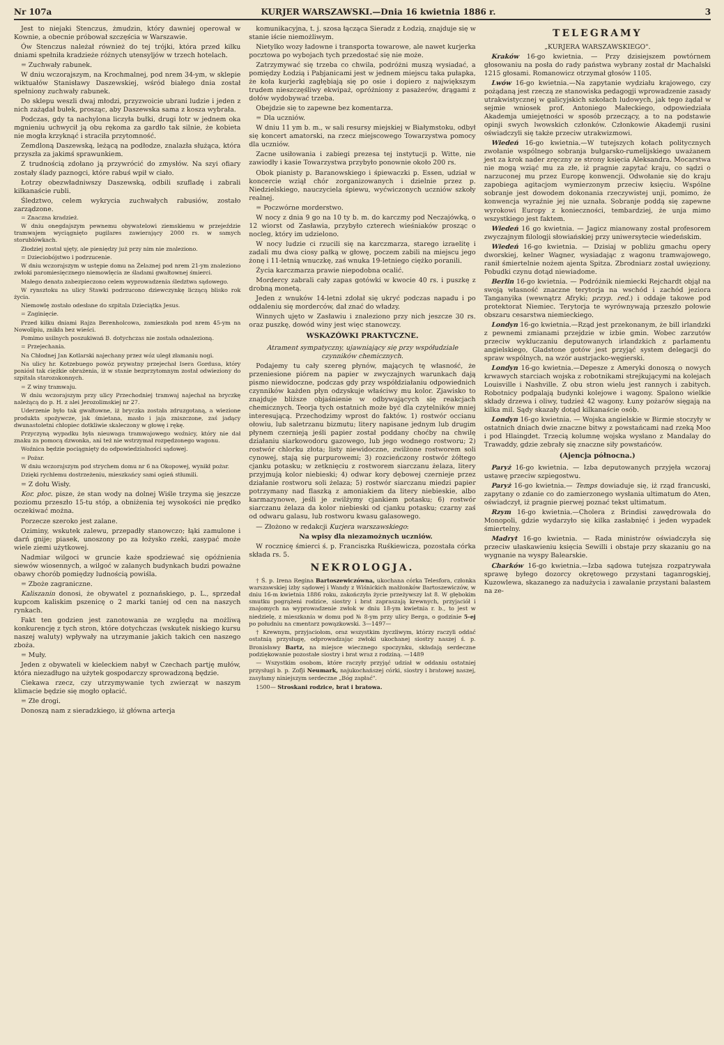Nr 107a KURJER WARSZAWSKI.—Dnia 16 kwietnia 1886 r. 3
Jest to niejaki Stenczus, żmudzin, który dawniej operował w Kownie, a obecnie próbował szczęścia w Warszawie.
Ów Stenczus należał również do tej trójki, która przed kilku dniami spełniła kradzieże różnych utensyljów w trzech hotelach.
= Zuchwały rabunek.
W dniu wczorajszym, na Krochmalnej, pod nrem 34-ym, w sklepie wiktuałów Stanisławy Daszewskiej, wśród białego dnia został spełniony zuchwały rabunek.
Do sklepu weszli dwaj młodzi, przyzwoicie ubrani ludzie i jeden z nich zażądał bułek, prosząc, aby Daszewska sama z kosza wybrała.
Podczas, gdy ta nachylona liczyła bułki, drugi łotr w jednem oka mgnieniu uchwycił ją obu rękoma za gardło tak silnie, że kobieta nie mogła krzyknąć i straciła przytomność.
Zemdloną Daszewską, leżącą na podłodze, znalazła służąca, która przyszła za jakimś sprawunkiem.
Z trudnością zdołano ją przywrócić do zmysłów. Na szyi ofiary zostały ślady paznogci, które rabuś wpił w ciało.
Łotrzy obezwładniwszy Daszewską, odbili szufladę i zabrali kilkanaście rubli.
Śledztwo, celem wykrycia zuchwałych rabusiów, zostało zarządzone.
= Znaczna kradzież.
W dniu onegdajszym pewnemu obywatelowi ziemskiemu w przejeździe tramwajem wyciągnięto pugilares zawierający 2000 rs. w samych storublówkach.
Złodziej został ujęty, ale pieniędzy już przy nim nie znaleziono.
= Dzieciobójstwo i podrzucenie.
W dniu wczorajszym w ustępie domu na Żelaznej pod nrem 21-ym znaleziono zwłoki paromiesięcznego niemowlęcia ze śladami gwałtownej śmierci.
Małego denata zabezpieczono celem wyprowadzenia śledztwa sądowego.
W rynsztoku na ulicy Stawki podrzucono dziewczynkę liczącą blisko rok życia.
Niemowlę zostało odesłane do szpitala Dzieciątka Jesus.
= Zaginięcie.
Przed kilku dniami Rajza Berenholcowa, zamieszkała pod nrem 45-ym na Nowolipiu, znikła bez wieści.
Pomimo usilnych poszukiwań B. dotychczas nie została odnalezioną.
= Przejechania.
Na Chłodnej Jan Kotlarski najechany przez wóz uległ złamaniu nogi.
Na ulicy hr. Kotzebuego powóz prywatny przejechał Isera Gordusa, który poniósł tak ciężkie obrażenia, iż w stanie bezprzytomnym został odwieziony do szpitala starozakonnych.
= Z winy tramwaju.
W dniu wczorajszym przy ulicy Przechodniej tramwaj najechał na bryczkę należącą do p. H. z alei Jerozolimskiej nr 27.
Uderzenie było tak gwałtowne, iż bryczka została zdruzgotaną, a wiezione produkta spożywcze, jak śmietana, masło i jaja zniszczone, zaś jadący dwunastoletni chłopiec dotkliwie skaleczony w głowę i rękę.
Przyczyną wypadku była nieuwaga tramwajowego woźnicy, który nie dał znaku za pomocą dzwonka, ani też nie wstrzymał rozpędzonego wagonu.
Woźnica będzie pociągnięty do odpowiedzialności sądowej.
= Pożar.
W dniu wczorajszym pod strychem domu nr 6 na Okopowej, wynikł pożar.
Dzięki rychłemu dostrzeżeniu, mieszkańcy sami ogień stłumili.
= Z dołu Wisły.
Kor. płoc. pisze, że stan wody na dolnej Wiśle trzyma się jeszcze poziomu przeszło 15-tu stóp, a obniżenia tej wysokości nie prędko oczekiwać można.
Porzecze szeroko jest zalane.
Oziminy, wskutek zalewu, przepadły stanowczo; łąki zamulone i darń gnije; piasek, unoszony po za łożysko rzeki, zasypać może wiele ziemi użytkowej.
Nadmiar wilgoci w gruncie każe spodziewać się opóźnienia siewów wiosennych, a wilgoć w zalanych budynkach budzi poważne obawy chorób pomiędzy ludnością powiśla.
= Zboże zagraniczne.
Kaliszanin donosi, że obywatel z poznańskiego, p. L., sprzedał kupcom kaliskim pszenicę o 2 marki taniej od cen na naszych rynkach.
Fakt ten godzien jest zanotowania ze względu na możliwą konkurencję z tych stron, które dotychczas (wskutek niskiego kursu naszej waluty) wpływały na utrzymanie jakich takich cen naszego zboża.
= Muły.
Jeden z obywateli w kieleckiem nabył w Czechach partję mułów, która niezadługo na użytek gospodarczy sprowadzoną będzie.
Ciekawa rzecz, czy utrzymywanie tych zwierząt w naszym klimacie będzie się mogło opłacić.
= Złe drogi.
Donoszą nam z sieradzkiego, iż główna arterja
komunikacyjna, t. j. szosa łącząca Sieradz z Łodzią, znajduje się w stanie iście niemożliwym.
Nietylko wozy ładowne i transporta towarowe, ale nawet kurjerka pocztowa po wybojach tych przedostać się nie może.
Zatrzymywać się trzeba co chwila, podróżni muszą wysiadać, a pomiędzy Łodzią i Pabjanicami jest w jednem miejscu taka pułapka, że koła kurjerki zagłębiają się po osie i dopiero z największym trudem nieszczęśliwy ekwipaż, opróżniony z pasażerów, drągami z dołów wydobywać trzeba.
Obejdzie się to zapewne bez komentarza.
= Dla uczniów.
W dniu 11 ym b. m., w sali resursy miejskiej w Białymstoku, odbył się koncert amatorski, na rzecz miejscowego Towarzystwa pomocy dla uczniów.
Zacne usiłowania i zabiegi prezesa tej instytucji p. Witte, nie zawiodły i kasie Towarzystwa przybyło ponownie około 200 rs.
Obok pianisty p. Baranowskiego i śpiewaczki p. Essen, udział w koncercie wziął chór zorganizowanych i dzielnie przez p. Niedzielskiego, nauczyciela śpiewu, wyćwiczonych uczniów szkoły realnej.
= Poczwórne morderstwo.
W nocy z dnia 9 go na 10 ty b. m. do karczmy pod Neczajówką, o 12 wiorst od Zasławia, przybyło czterech wieśniaków prosząc o nocleg, który im udzielono.
W nocy ludzie ci rzucili się na karczmarza, starego izraelitę i zadali mu dwa ciosy pałką w głowę, poczem zabili na miejscu jego żonę i 11-letnią wnuczkę, zaś wnuka 19-letniego ciężko poranili.
Życia karczmarza prawie niepodobna ocalić.
Mordercy zabrali cały zapas gotówki w kwocie 40 rs. i puszkę z drobną monetą.
Jeden z wnuków 14-letni zdołał się ukryć podczas napadu i po oddaleniu się morderców, dał znać do władzy.
Winnych ujęto w Zasławiu i znaleziono przy nich jeszcze 30 rs. oraz puszkę, dowód winy jest więc stanowczy.
WSKAZÓWKI PRAKTYCZNE.
Atrament sympatyczny, ujawniający się przy współudziale czynników chemicznych.
Podajemy tu cały szereg płynów, mających tę własność, że przeniesione piórem na papier w zwyczajnych warunkach dają pismo niewidoczne, podczas gdy przy współdziałaniu odpowiednich czynników każden płyn odzyskuje właściwy mu kolor. Zjawisko to znajduje bliższe objaśnienie w odbywających się reakcjach chemicznych. Teorja tych ostatnich może być dla czytelników mniej interesującą. Przechodzimy wprost do faktów. 1) rostwór occianu ołowiu, lub saletrzanu bizmutu; litery napisane jednym lub drugim płynem czernieją jeśli papier został poddany choćby na chwilę działaniu siarkowodoru gazowego, lub jego wodnego rostworu; 2) rostwór chlorku złota; listy niewidoczne, zwilżone rostworem soli cynowej, stają się purpurowemi; 3) rozcieńczony rostwór żółtego cjanku potasku; w zetknięciu z rostworem siarczanu żelaza, litery przyjmują kolor niebieski; 4) odwar kory dębowej czernieje przez działanie rostworu soli żelaza; 5) rostwór siarczanu miedzi papier potrzymany nad flaszką z amoniakiem da litery niebieskie, albo karmazynowe, jeśli je zwilżymy cjankiem potasku; 6) rostwór siarczanu żelaza da kolor niebieski od cjanku potasku; czarny zaś od odwaru galasu, lub rostworu kwasu galasowego.
— Złożono w redakcji Kurjera warszawskiego:
Na wpisy dla niezamożnych uczniów.
W rocznicę śmierci ś. p. Franciszka Ruśkiewicza, pozostała córka składa rs. 5.
NEKROLOGJA.
† Ś. p. Irena Regina Bartoszewiczówna, ukochana córka Telesfora, członka warszawskiej izby sądowej i Wandy z Wiśnickich małżonków Bartoszewiczów, w dniu 16-m kwietnia 1886 roku, zakończyła życie przeżywszy lat 8. W głębokim smutku pogrążeni rodzice, siostry i brat zapraszają krewnych, przyjaciół i znajomych na wyprowadzenie zwłok w dniu 18-ym kwietnia r. b., to jest w niedzielę, z mieszkania w domu pod № 8-ym przy ulicy Berga, o godzinie 5-ej po południu na cmentarz powązkowski. 3—1497—
† Krewnym, przyjaciołom, oraz wszystkim życzliwym, którzy raczyli oddać ostatnią przysługę, odprowadzając zwłoki ukochanej siostry naszej ś. p. Bronisławy Bartz, na miejsce wiecznego spoczynku, składają serdeczne podziękowanie pozostałe siostry i brat wraz z rodziną. —1489
— Wszystkim osobom, które raczyły przyjąć udział w oddaniu ostatniej przysługi b. p. Zofji Neumark, najukochańszej córki, siostry i bratowej naszej, zasyłamy niniejszym serdeczne „Bóg zapłać".
1500— Stroskani rodzice, brat i bratowa.
TELEGRAMY
„KURJERA WARSZAWSKIEGO".
Kraków 16-go kwietnia. — Przy dzisiejszem powtórnem głosowaniu na posła do rady państwa wybrany został dr Machalski 1215 głosami. Romanowicz otrzymał głosów 1105.
Lwów 16-go kwietnia.—Na zapytanie wydziału krajowego, czy pożądaną jest rzeczą ze stanowiska pedagogji wprowadzenie zasady utrakwistycznej w galicyjskich szkołach ludowych, jak tego żądał w sejmie wniosek prof. Antoniego Małeckiego, odpowiedziała Akademja umiejętności w sposób przeczący, a to na podstawie opinji swych lwowskich członków. Członkowie Akademji rusini oświadczyli się także przeciw utrakwizmowi.
Wiedeń 16-go kwietnia.—W tutejszych kołach politycznych zwołanie wspólnego sobranja bułgarsko-rumelijskiego uważanem jest za krok nader zręczny ze strony księcia Aleksandra. Mocarstwa nie mogą wziąć mu za złe, iż pragnie zapytać kraju, co sądzi o narzuconej mu przez Europę konwencji. Odwołanie się do kraju zapobiega agitacjom wymierzonym przeciw księciu. Wspólne sobranje jest dowodem dokonania rzeczywistej unji, pomimo, że konwencja wyraźnie jej nie uznała. Sobranje poddą się zapewne wyrokowi Europy z konieczności, tembardziej, że unja mimo wszystkiego jest faktem.
Wiedeń 16 go kwietnia. — Jagicz mianowany został profesorem zwyczajnym filologji słowiańskiej przy uniwersytecie wiedeńskim.
Wiedeń 16-go kwietnia. — Dzisiaj w pobliżu gmachu opery dworskiej, kelner Wagner, wysiadając z wagonu tramwajowego, ranił śmiertelnie nożem ajenta Spitza. Zbrodniarz został uwięziony. Pobudki czynu dotąd niewiadome.
Berlin 16-go kwietnia. — Podróżnik niemiecki Rejchardt objął na swoją własność znaczne terytorja na wschód i zachód jeziora Tanganyika (wewnątrz Afryki; przyp. red.) i oddaje takowe pod protektorat Niemiec. Terytorja te wyrównywają przeszło połowie obszaru cesarstwa niemieckiego.
Londyn 16-go kwietnia.—Rząd jest przekonanym, że bill irlandzki z pewnemi zmianami przejdzie w izbie gmin. Wobec zarzutów przeciw wykluczaniu deputowanych irlandzkich z parlamentu angielskiego, Gladstone gotów jest przyjąć system delegacji do spraw wspólnych, na wzór austrjacko-węgierski.
Londyn 16-go kwietnia.—Depesze z Ameryki donoszą o nowych krwawych starciach wojska z robotnikami strejkującymi na kolejach Louisville i Nashville. Z obu stron wielu jest rannych i zabitych. Robotnicy podpalają budynki kolejowe i wagony. Spalono wielkie składy drzewa i oliwy, tudzież 42 wagony. Łuny pożarów sięgają na kilka mil. Sądy skazały dotąd kilkanaście osób.
Londyn 16-go kwietnia. — Wojska angielskie w Birmie stoczyły w ostatnich dniach dwie znaczne bitwy z powstańcami nad rzeką Moo i pod Hlaingdet. Trzecią kolumnę wojska wysłano z Mandalay do Trawaddy, gdzie zebrały się znaczne siły powstańców.
(Ajencja północna.)
Paryż 16-go kwietnia. — Izba deputowanych przyjęła wczoraj ustawę przeciw szpiegostwu.
Paryż 16-go kwietnia.— Temps dowiaduje się, iż rząd francuski, zapytany o zdanie co do zamierzonego wysłania ultimatum do Aten, oświadczył, iż pragnie pierwej poznać tekst ultimatum.
Rzym 16-go kwietnia.—Cholera z Brindisi zawędrowała do Monopoli, gdzie wydarzyło się kilka zasłabnięć i jeden wypadek śmiertelny.
Madryt 16-go kwietnia. — Rada ministrów oświadczyła się przeciw ułaskawieniu księcia Sewilli i obstaje przy skazaniu go na wygnanie na wyspy Balearskie.
Charków 16-go kwietnia.—Izba sądowa tutejsza rozpatrywała sprawę byłego dozorcy okrętowego przystani taganrogskiej, Kuzowlewa, skazanego za nadużycia i zawalanie przystani balastem na ze-